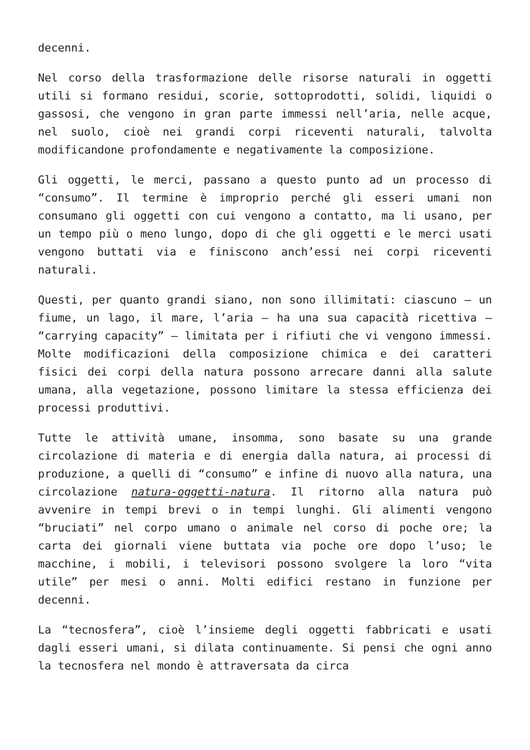decenni.
Nel corso della trasformazione delle risorse naturali in oggetti utili si formano residui, scorie, sottoprodotti, solidi, liquidi o gassosi, che vengono in gran parte immessi nell’aria, nelle acque, nel suolo, cioè nei grandi corpi riceventi naturali, talvolta modificandone profondamente e negativamente la composizione.
Gli oggetti, le merci, passano a questo punto ad un processo di “consumo”. Il termine è improprio perché gli esseri umani non consumano gli oggetti con cui vengono a contatto, ma li usano, per un tempo più o meno lungo, dopo di che gli oggetti e le merci usati vengono buttati via e finiscono anch’essi nei corpi riceventi naturali.
Questi, per quanto grandi siano, non sono illimitati: ciascuno – un fiume, un lago, il mare, l’aria – ha una sua capacità ricettiva – “carrying capacity” – limitata per i rifiuti che vi vengono immessi. Molte modificazioni della composizione chimica e dei caratteri fisici dei corpi della natura possono arrecare danni alla salute umana, alla vegetazione, possono limitare la stessa efficienza dei processi produttivi.
Tutte le attività umane, insomma, sono basate su una grande circolazione di materia e di energia dalla natura, ai processi di produzione, a quelli di “consumo” e infine di nuovo alla natura, una circolazione natura-oggetti-natura. Il ritorno alla natura può avvenire in tempi brevi o in tempi lunghi. Gli alimenti vengono “bruciati” nel corpo umano o animale nel corso di poche ore; la carta dei giornali viene buttata via poche ore dopo l’uso; le macchine, i mobili, i televisori possono svolgere la loro “vita utile” per mesi o anni. Molti edifici restano in funzione per decenni.
La “tecnosfera”, cioè l’insieme degli oggetti fabbricati e usati dagli esseri umani, si dilata continuamente. Si pensi che ogni anno la tecnosfera nel mondo è attraversata da circa